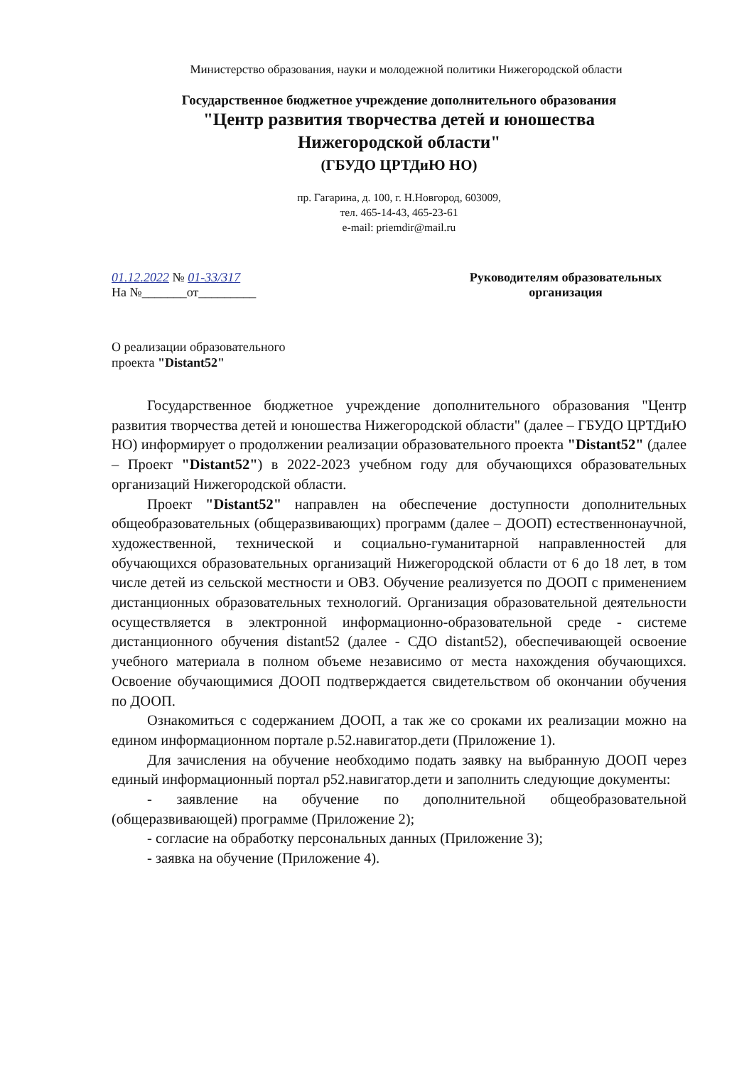Министерство образования, науки и молодежной политики Нижегородской области
Государственное бюджетное учреждение дополнительного образования
"Центр развития творчества детей и юношества
Нижегородской области"
(ГБУДО ЦРТДиЮ НО)
пр. Гагарина, д. 100, г. Н.Новгород, 603009,
тел. 465-14-43, 465-23-61
e-mail: priemdir@mail.ru
01.12.2022 № 01-33/317
На №_______от_________
Руководителям образовательных организация
О реализации образовательного
проекта "Distant52"
Государственное бюджетное учреждение дополнительного образования "Центр развития творчества детей и юношества Нижегородской области" (далее – ГБУДО ЦРТДиЮ НО) информирует о продолжении реализации образовательного проекта "Distant52" (далее – Проект "Distant52") в 2022-2023 учебном году для обучающихся образовательных организаций Нижегородской области.
Проект "Distant52" направлен на обеспечение доступности дополнительных общеобразовательных (общеразвивающих) программ (далее – ДООП) естественнонаучной, художественной, технической и социально-гуманитарной направленностей для обучающихся образовательных организаций Нижегородской области от 6 до 18 лет, в том числе детей из сельской местности и ОВЗ. Обучение реализуется по ДООП с применением дистанционных образовательных технологий. Организация образовательной деятельности осуществляется в электронной информационно-образовательной среде - системе дистанционного обучения distant52 (далее - СДО distant52), обеспечивающей освоение учебного материала в полном объеме независимо от места нахождения обучающихся. Освоение обучающимися ДООП подтверждается свидетельством об окончании обучения по ДООП.
Ознакомиться с содержанием ДООП, а так же со сроками их реализации можно на едином информационном портале р.52.навигатор.дети (Приложение 1).
Для зачисления на обучение необходимо подать заявку на выбранную ДООП через единый информационный портал р52.навигатор.дети и заполнить следующие документы:
- заявление на обучение по дополнительной общеобразовательной (общеразвивающей) программе (Приложение 2);
- согласие на обработку персональных данных (Приложение 3);
- заявка на обучение (Приложение 4).